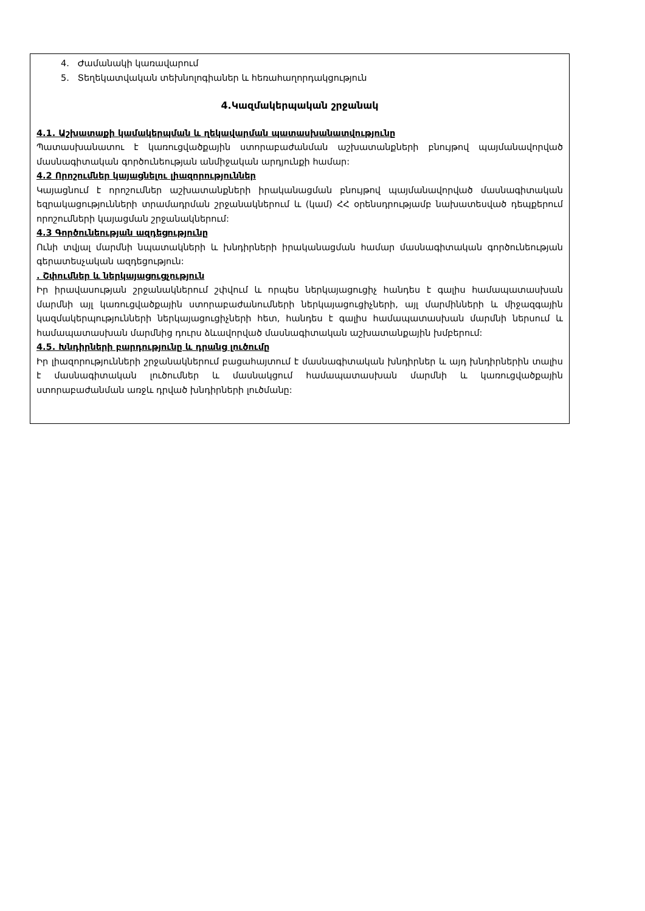4. Ժամանակի կառավարում
5. Տեղեկատվական տեխնոլոգիաներ և հեռահաղորդակցություն
4.Կազմակերպական շրջանակ
4.1. Աշխատաքի կամակերպման և ղեկավարման պատասխանատվությունը
Պատասխանատու է կառուցվածքային ստորաբաժանման աշխատանքների բնույթով պայմանավորված մասնագիտական գործունեության անմիջական արդյունքի համար:
4.2 Որոշումներ կայացնելու լիազորություններ
Կայացնում է որոշումներ աշխատանքների իրականացման բնույթով պայմանավորված մասնագիտական եզրակացությունների տրամադրման շրջանակներում և (կամ) ՀՀ օրենսդրությամբ նախատեսված դեպքերում որոշումների կայացման շրջանակներում:
4.3 Գործունեության ազդեցությունը
Ունի տվյալ մարմնի նպատակների և խնդիրների իրականացման համար մասնագիտական գործունեության գերատեսչական ազդեցություն:
. Շփումներ և ներկայացուցչություն
Իր իրավասության շրջանակներում շփվում և որպես ներկայացուցիչ հանդես է գալիս համապատասխան մարմնի այլ կառուցվածքային ստորաբաժանումների ներկայացուցիչների, այլ մարմինների և միջազգային կազմակերպությունների ներկայացուցիչների հետ, հանդես է գալիս համապատասխան մարմնի ներսում և համապատասխան մարմնից դուրս ձևավորված մասնագիտական աշխատանքային խմբերում:
4.5. Խնդիրների բարդությունը և դրանց լուծումը
Իր լիազորությունների շրջանակներում բացահայտում է մասնագիտական խնդիրներ և այդ խնդիրներին տալիս է մասնագիտական լուծումներ և մասնակցում համապատասխան մարմնի և կառուցվածքային ստորաբաժանման առջև դրված խնդիրների լուծմանը: